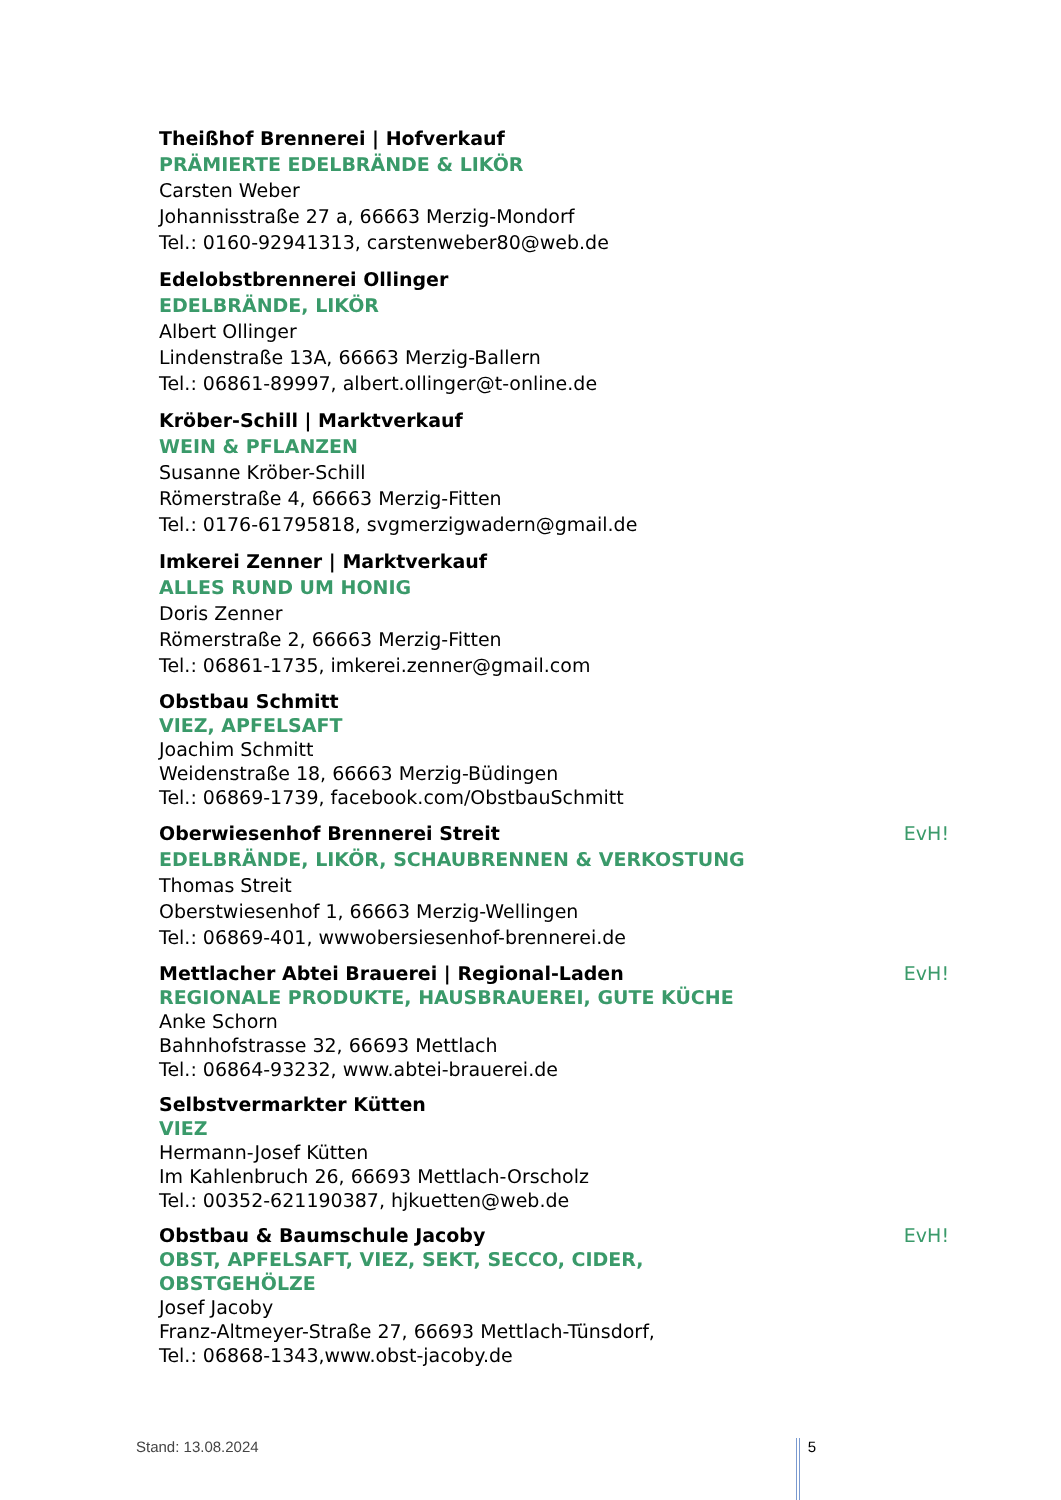Theißhof Brennerei | Hofverkauf
PRÄMIERTE EDELBRÄNDE & LIKÖR
Carsten Weber
Johannisstraße 27 a, 66663 Merzig-Mondorf
Tel.: 0160-92941313, carstenweber80@web.de
Edelobstbrennerei Ollinger
EDELBRÄNDE, LIKÖR
Albert Ollinger
Lindenstraße 13A, 66663 Merzig-Ballern
Tel.: 06861-89997, albert.ollinger@t-online.de
Kröber-Schill | Marktverkauf
WEIN & PFLANZEN
Susanne Kröber-Schill
Römerstraße 4, 66663 Merzig-Fitten
Tel.: 0176-61795818, svgmerzigwadern@gmail.de
Imkerei Zenner | Marktverkauf
ALLES RUND UM HONIG
Doris Zenner
Römerstraße 2, 66663 Merzig-Fitten
Tel.: 06861-1735, imkerei.zenner@gmail.com
Obstbau Schmitt
VIEZ, APFELSAFT
Joachim Schmitt
Weidenstraße 18, 66663 Merzig-Büdingen
Tel.: 06869-1739, facebook.com/ObstbauSchmitt
Oberwiesenhof Brennerei Streit EvH!
EDELBRÄNDE, LIKÖR, SCHAUBRENNEN & VERKOSTUNG
Thomas Streit
Oberstwiesenhof 1, 66663 Merzig-Wellingen
Tel.: 06869-401, wwwobersiesenhof-brennerei.de
Mettlacher Abtei Brauerei | Regional-Laden EvH!
REGIONALE PRODUKTE, HAUSBRAUEREI, GUTE KÜCHE
Anke Schorn
Bahnhofstrasse 32, 66693 Mettlach
Tel.: 06864-93232, www.abtei-brauerei.de
Selbstvermarkter Kütten
VIEZ
Hermann-Josef Kütten
Im Kahlenbruch 26, 66693 Mettlach-Orscholz
Tel.: 00352-621190387, hjkuetten@web.de
Obstbau & Baumschule Jacoby EvH!
OBST, APFELSAFT, VIEZ, SEKT, SECCO, CIDER,
OBSTGEHÖLZE
Josef Jacoby
Franz-Altmeyer-Straße 27, 66693 Mettlach-Tünsdorf,
Tel.: 06868-1343,www.obst-jacoby.de
Stand: 13.08.2024 5